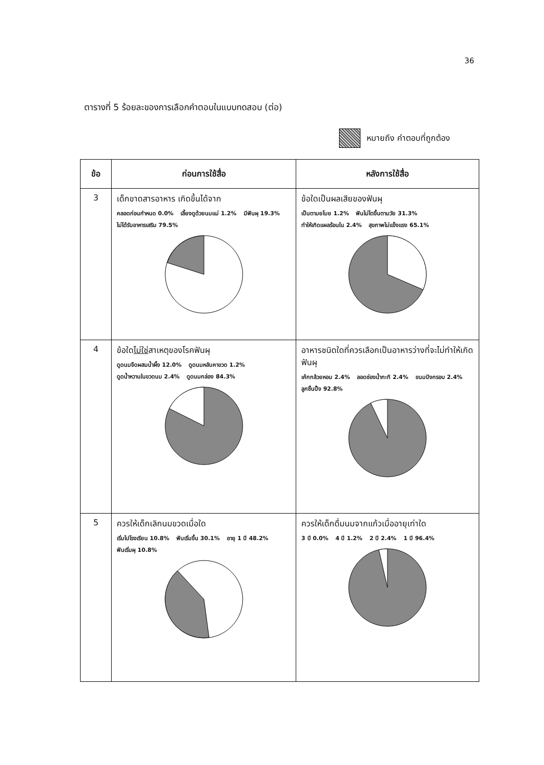36
ตารางที่ 5 ร้อยละของการเลือกคำตอบในแบบทดสอบ (ต่อ)
หมายถึง คำตอบที่ถูกต้อง
| ข้อ | ก่อนการใช้สื่อ | หลังการใช้สื่อ |
| --- | --- | --- |
| 3 | เด็กขาดสารอาหาร เกิดขึ้นได้จาก คลอดก่อนกำหนด 0.0% เลี้ยงดูด้วยนมแม่ 1.2% มีฟันผุ 19.3% ไม่ได้รับอาหารเสริม 79.5% | ข้อใดเป็นผลเสียของฟันผุ เป็นตามยโบย 1.2% ฟันไม่โตขึ้นตามวัย 31.3% ทำให้เกิดแผลร้อนใน 2.4% สุขภาพไม่แข็งแรง 65.1% |
| 4 | ข้อใด ไม่ใช่ สาเหตุของโรคฟันผุ ดูดนมจืดผสมน้ำผึ้ง 12.0% ดูดนมหลับคาขวด 1.2% ดูดน้ำหวานในขวดนม 2.4% ดูดนมกล่อง 84.3% | อาหารชนิดใดที่ควรเลือกเป็นอาหารว่างที่จะไม่ทำให้เกิดฟันผุ เค้กกล้วยหอม 2.4% ลอดช่องน้ำกะทิ 2.4% ขนมปังกรอบ 2.4% ลูกชิ้นปิ้ง 92.8% |
| 5 | ควรให้เด็กเลิกนมขวดเมื่อใด เริ่มไปโรงเรียน 10.8% ฟันเริ่มขึ้น 30.1% อายุ 1 ปี 48.2% ฟันเริ่มผุ 10.8% | ควรให้เด็กดื่มนมจากแก้วเมื่ออายุเท่าใด 3 ปี 0.0% 4 ปี 1.2% 2 ปี 2.4% 1 ปี 96.4% |